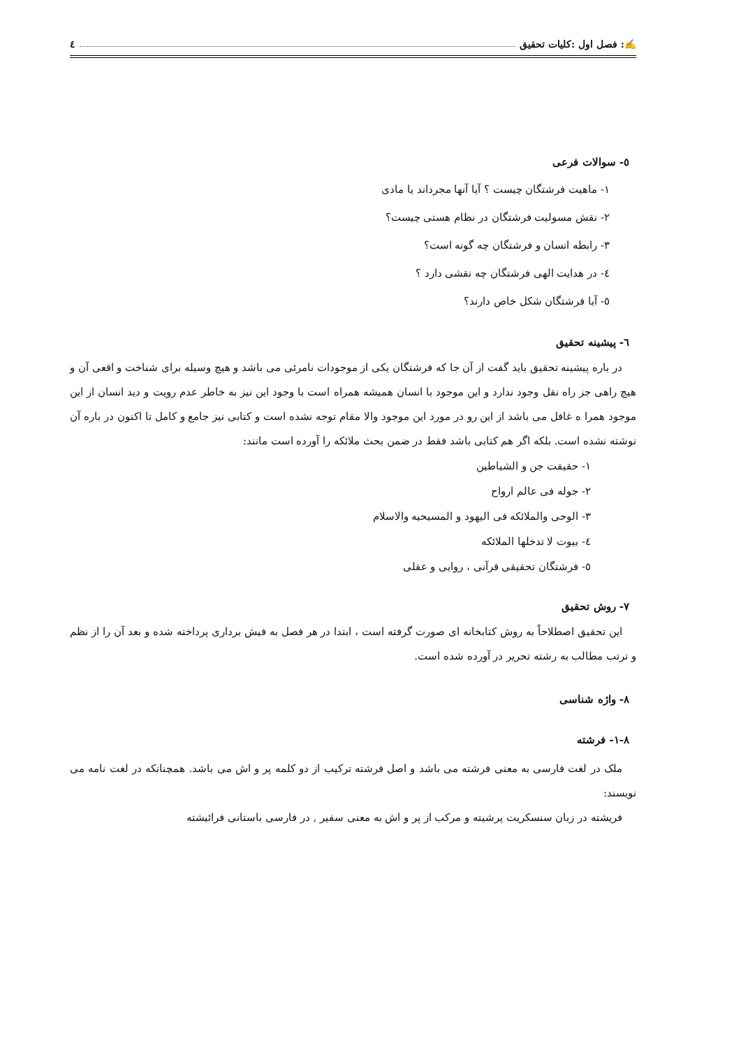✍: فصل اول :کلیات تحقیق ٤
٥- سوالات فرعی
١- ماهیت فرشتگان چیست ؟ آیا آنها مجرداند یا مادی
٢- نقش مسولیت فرشتگان در نظام هستی چیست؟
٣- رابطه انسان و فرشتگان چه گونه است؟
٤- در هدایت الهی فرشتگان چه نقشی دارد ؟
٥- آیا فرشتگان شکل خاص دارند؟
٦- پیشینه تحقیق
در باره پیشینه تحقیق باید گفت از آن جا که فرشتگان یکی از موجودات نامرئی می باشد و هیچ وسیله برای شناخت و اقعی آن و هیچ راهی جز راه نقل وجود ندارد و این موجود با انسان همیشه همراه است با وجود این نیز به خاطر عدم رویت و دید انسان از این موجود همرا ه غافل می باشد از این رو در مورد این موجود والا مقام توجه نشده است و کتابی نیز جامع و کامل تا اکنون در باره آن نوشته نشده است. بلکه اگر هم کتابی باشد فقط در ضمن بحث ملائکه را آورده است مانند:
١- حقیقت جن و الشیاطین
٢- جوله فی عالم ارواح
٣- الوحی والملائکه فی الیهود و المسیحیه والاسلام
٤- بیوت لا تدخلها الملائکه
٥- فرشتگان تحقیقی قرآنی ، روایی و عقلی
٧- روش تحقیق
این تحقیق اصطلاحاً به روش کتابخانه ای صورت گرفته است ، ابتدا در هر فصل به فیش برداری پرداخته شده و بعد آن را از نظم و ترتب مطالب به رشته تحریر در آورده شده است.
٨- واژه شناسی
٨-١- فرشته
ملک در لغت فارسی به معنی فرشته می باشد و اصل فرشته ترکیب از دو کلمه پر و اش می باشد. همچنانکه در لغت نامه می نویسند:
فریشته در زبان سنسکریت پرشیته و مرکب از پر و اش به معنی سفیر , در فارسی باستانی فرائیشته